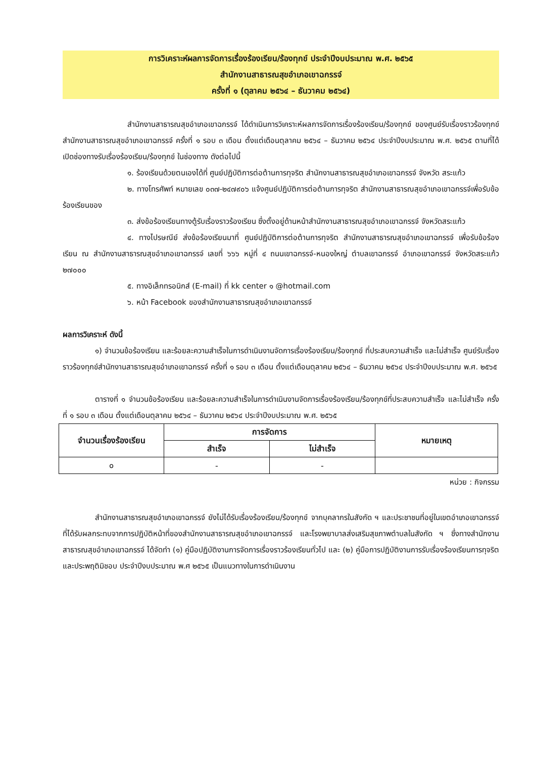การวิเคราะห์ผลการจัดการเรื่องร้องเรียน/ร้องทุกข์ ประจำปีงบประมาณ พ.ศ. ๒๕๖๕
สำนักงานสาธารณสุขอำเภอเขาฉกรรจ์
ครั้งที่ ๑ (ตุลาคม ๒๕๖๔ – ธันวาคม ๒๕๖๔)
สำนักงานสาธารณสุขอำเภอเขาฉกรรจ์ ได้ดำเนินการวิเคราะห์ผลการจัดการเรื่องร้องเรียน/ร้องทุกข์ ของศูนย์รับเรื่องราวร้องทุกข์สำนักงานสาธารณสุขอำเภอเขาฉกรรจ์ ครั้งที่ ๑ รอบ ๓ เดือน ตั้งแต่เดือนตุลาคม ๒๕๖๔ – ธันวาคม ๒๕๖๔ ประจำปีงบประมาณ พ.ศ. ๒๕๖๕ ตามที่ได้เปิดช่องทางรับเรื่องร้องเรียน/ร้องทุกข์ ในช่องทาง ดังต่อไปนี้
๑. ร้องเรียนด้วยตนเองได้ที่ ศูนย์ปฏิบัติการต่อต้านการทุจริต สำนักงานสาธารณสุขอำเภอเขาฉกรรจ์ จังหวัด สระแก้ว
๒. ทางโทรศัพท์ หมายเลข ๐๓๗-๒๔๗๙๐๖ แจ้งศูนย์ปฏิบัติการต่อต้านการทุจริต สำนักงานสาธารณสุขอำเภอเขาฉกรรจ์เพื่อรับข้อร้องเรียนของ
๓. ส่งข้อร้องเรียนทางตู้รับเรื่องราวร้องเรียน ซึ่งตั้งอยู่ด้านหน้าสำนักงานสาธารณสุขอำเภอเขาฉกรรจ์ จังหวัดสระแก้ว
๔. ทางไปรษณีย์ ส่งข้อร้องเรียนมาที่ ศูนย์ปฏิบัติการต่อต้านการทุจริต สำนักงานสาธารณสุขอำเภอเขาฉกรรจ์ เพื่อรับข้อร้องเรียน ณ สำนักงานสาธารณสุขอำเภอเขาฉกรรจ์ เลขที่ ๖๖๖ หมู่ที่ ๔ ถนนเขาฉกรรจ์-หนองใหญ่ ตำบลเขาฉกรรจ์ อำเภอเขาฉกรรจ์ จังหวัดสระแก้ว ๒๗๐๐๐
๕. ทางอิเล็กทรอนิกส์ (E-mail) ที่ kk center ๑ @hotmail.com
๖. หน้า Facebook ของสำนักงานสาธารณสุขอำเภอเขาฉกรรจ์
ผลการวิเคราะห์ ดังนี้
๑) จำนวนข้อร้องเรียน และร้อยละความสำเร็จในการดำเนินงานจัดการเรื่องร้องเรียน/ร้องทุกข์ ที่ประสบความสำเร็จ และไม่สำเร็จ ศูนย์รับเรื่องราวร้องทุกข์สำนักงานสาธารณสุขอำเภอเขาฉกรรจ์ ครั้งที่ ๑ รอบ ๓ เดือน ตั้งแต่เดือนตุลาคม ๒๕๖๔ – ธันวาคม ๒๕๖๔ ประจำปีงบประมาณ พ.ศ. ๒๕๖๕
ตารางที่ ๑ จำนวนข้อร้องเรียน และร้อยละความสำเร็จในการดำเนินงานจัดการเรื่องร้องเรียน/ร้องทุกข์ที่ประสบความสำเร็จ และไม่สำเร็จ ครั้งที่ ๑ รอบ ๓ เดือน ตั้งแต่เดือนตุลาคม ๒๕๖๔ – ธันวาคม ๒๕๖๔ ประจำปีงบประมาณ พ.ศ. ๒๕๖๕
| จำนวนเรื่องร้องเรียน | การจัดการ | | หมายเหตุ |
| --- | --- | --- | --- |
| | สำเร็จ | ไม่สำเร็จ | |
| ๐ | - | - | |
หน่วย : กิจกรรม
สำนักงานสาธารณสุขอำเภอเขาฉกรรจ์ ยังไม่ได้รับเรื่องร้องเรียน/ร้องทุกข์ จากบุคลากรในสังกัด ฯ และประชาชนที่อยู่ในเขตอำเภอเขาฉกรรจ์ ที่ได้รับผลกระทบจากการปฏิบัติหน้าที่ของสำนักงานสาธารณสุขอำเภอเขาฉกรรจ์ และโรงพยาบาลส่งเสริมสุขภาพตำบลในสังกัด ฯ ซึ่งทางสำนักงานสาธารณสุขอำเภอเขาฉกรรจ์ ได้จัดทำ (๑) คู่มือปฏิบัติงานการจัดการเรื่องราวร้องเรียนทั่วไป และ (๒) คู่มือการปฏิบัติงานการรับเรื่องร้องเรียนการทุจริต และประพฤติมิชอบ ประจำปีงบประมาณ พ.ศ ๒๕๖๕ เป็นแนวทางในการดำเนินงาน